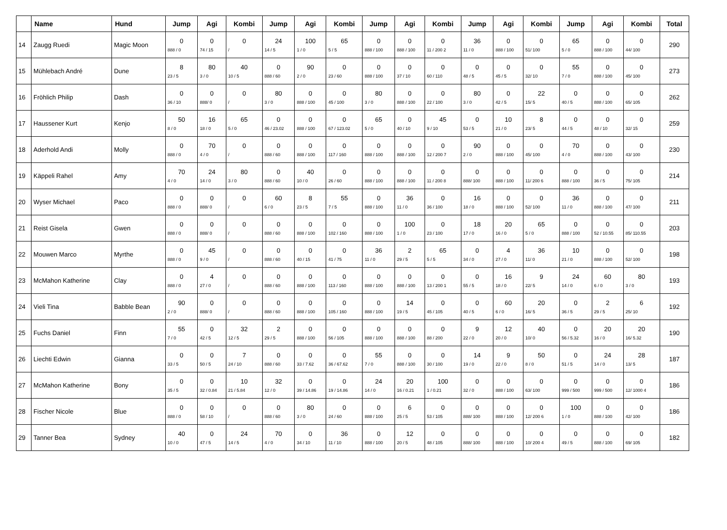| | Name | Hund | Jump | Agi | Kombi | Jump | Agi | Kombi | Jump | Agi | Kombi | Jump | Agi | Kombi | Jump | Agi | Kombi | Total |
| --- | --- | --- | --- | --- | --- | --- | --- | --- | --- | --- | --- | --- | --- | --- | --- | --- | --- | --- |
| 14 | Zaugg Ruedi | Magic Moon | 0 888 / 0 | 0 74 / 15 | 0 / | 24 14 / 5 | 100 1 / 0 | 65 5 / 5 | 0 888 / 100 | 0 888 / 100 | 0 11 / 200 2 | 36 11 / 0 | 0 888 / 100 | 0 51/ 100 | 65 5 / 0 | 0 888 / 100 | 0 44/ 100 | 290 |
| 15 | Mühlebach André | Dune | 8 23 / 5 | 80 3 / 0 | 40 10 / 5 | 0 888 / 60 | 90 2 / 0 | 0 23 / 60 | 0 888 / 100 | 0 37 / 10 | 0 60 / 110 | 0 48 / 5 | 0 45 / 5 | 0 32/ 10 | 55 7 / 0 | 0 888 / 100 | 0 45/ 100 | 273 |
| 16 | Fröhlich Philip | Dash | 0 36 / 10 | 0 888/ 0 | 0 / | 80 3 / 0 | 0 888 / 100 | 0 45 / 100 | 80 3 / 0 | 0 888 / 100 | 0 22 / 100 | 80 3 / 0 | 0 42 / 5 | 22 15/ 5 | 0 40 / 5 | 0 888 / 100 | 0 65/ 105 | 262 |
| 17 | Haussener Kurt | Kenjo | 50 8 / 0 | 16 18 / 0 | 65 5 / 0 | 0 46 / 23.02 | 0 888 / 100 | 0 67 / 123.02 | 65 5 / 0 | 0 40 / 10 | 45 9 / 10 | 0 53 / 5 | 10 21 / 0 | 8 23/ 5 | 0 44 / 5 | 0 48 / 10 | 0 32/ 15 | 259 |
| 18 | Aderhold Andi | Molly | 0 888 / 0 | 70 4 / 0 | 0 / | 0 888 / 60 | 0 888 / 100 | 0 117 / 160 | 0 888 / 100 | 0 888 / 100 | 0 12 / 200 7 | 90 2 / 0 | 0 888 / 100 | 0 45/ 100 | 70 4 / 0 | 0 888 / 100 | 0 43/ 100 | 230 |
| 19 | Käppeli Rahel | Amy | 70 4 / 0 | 24 14 / 0 | 80 3 / 0 | 0 888 / 60 | 40 10 / 0 | 0 26 / 60 | 0 888 / 100 | 0 888 / 100 | 0 11 / 200 8 | 0 888/ 100 | 0 888 / 100 | 0 11/ 200 6 | 0 888 / 100 | 0 36 / 5 | 0 75/ 105 | 214 |
| 20 | Wyser Michael | Paco | 0 888 / 0 | 0 888/ 0 | 0 / | 60 6 / 0 | 8 23 / 5 | 55 7 / 5 | 0 888 / 100 | 36 11 / 0 | 0 36 / 100 | 16 18 / 0 | 0 888 / 100 | 0 52/ 100 | 36 11 / 0 | 0 888 / 100 | 0 47/ 100 | 211 |
| 21 | Reist Gisela | Gwen | 0 888 / 0 | 0 888/ 0 | 0 / | 0 888 / 60 | 0 888 / 100 | 0 102 / 160 | 0 888 / 100 | 100 1 / 0 | 0 23 / 100 | 18 17 / 0 | 20 16 / 0 | 65 5 / 0 | 0 888 / 100 | 0 52 / 10.55 | 0 85/ 110.55 | 203 |
| 22 | Mouwen Marco | Myrthe | 0 888 / 0 | 45 9 / 0 | 0 / | 0 888 / 60 | 0 40 / 15 | 0 41 / 75 | 36 11 / 0 | 2 29 / 5 | 65 5 / 5 | 0 34 / 0 | 4 27 / 0 | 36 11/ 0 | 10 21 / 0 | 0 888 / 100 | 0 52/ 100 | 198 |
| 23 | McMahon Katherine | Clay | 0 888 / 0 | 4 27 / 0 | 0 / | 0 888 / 60 | 0 888 / 100 | 0 113 / 160 | 0 888 / 100 | 0 888 / 100 | 0 13 / 200 1 | 0 55 / 5 | 16 18 / 0 | 9 22/ 5 | 24 14 / 0 | 60 6 / 0 | 80 3 / 0 | 193 |
| 24 | Vieli Tina | Babble Bean | 90 2 / 0 | 0 888/ 0 | 0 / | 0 888 / 60 | 0 888 / 100 | 0 105 / 160 | 0 888 / 100 | 14 19 / 5 | 0 45 / 105 | 0 40 / 5 | 60 6 / 0 | 20 16/ 5 | 0 36 / 5 | 2 29 / 5 | 6 25/ 10 | 192 |
| 25 | Fuchs Daniel | Finn | 55 7 / 0 | 0 42 / 5 | 32 12 / 5 | 2 29 / 5 | 0 888 / 100 | 0 56 / 105 | 0 888 / 100 | 0 888 / 100 | 0 88 / 200 | 9 22 / 0 | 12 20 / 0 | 40 10/ 0 | 0 56 / 5.32 | 20 16 / 0 | 20 16/ 5.32 | 190 |
| 26 | Liechti Edwin | Gianna | 0 33 / 5 | 0 50 / 5 | 7 24 / 10 | 0 888 / 60 | 0 33 / 7.62 | 0 36 / 67.62 | 55 7 / 0 | 0 888 / 100 | 0 30 / 100 | 14 19 / 0 | 9 22 / 0 | 50 8 / 0 | 0 51 / 5 | 24 14 / 0 | 28 13/ 5 | 187 |
| 27 | McMahon Katherine | Bony | 0 35 / 5 | 0 32 / 0.84 | 10 21 / 5.84 | 32 12 / 0 | 0 39 / 14.86 | 0 19 / 14.86 | 24 14 / 0 | 20 16 / 0.21 | 100 1 / 0.21 | 0 32 / 0 | 0 888 / 100 | 0 63/ 100 | 0 999 / 500 | 0 999 / 500 | 0 12/ 1000 4 | 186 |
| 28 | Fischer Nicole | Blue | 0 888 / 0 | 0 58 / 10 | 0 / | 0 888 / 60 | 80 3 / 0 | 0 24 / 60 | 0 888 / 100 | 6 25 / 5 | 0 53 / 105 | 0 888/ 100 | 0 888 / 100 | 0 12/ 200 6 | 100 1 / 0 | 0 888 / 100 | 0 42/ 100 | 186 |
| 29 | Tanner Bea | Sydney | 40 10 / 0 | 0 47 / 5 | 24 14 / 5 | 70 4 / 0 | 0 34 / 10 | 36 11 / 10 | 0 888 / 100 | 12 20 / 5 | 0 48 / 105 | 0 888/ 100 | 0 888 / 100 | 0 10/ 200 4 | 0 49 / 5 | 0 888 / 100 | 0 69/ 105 | 182 |